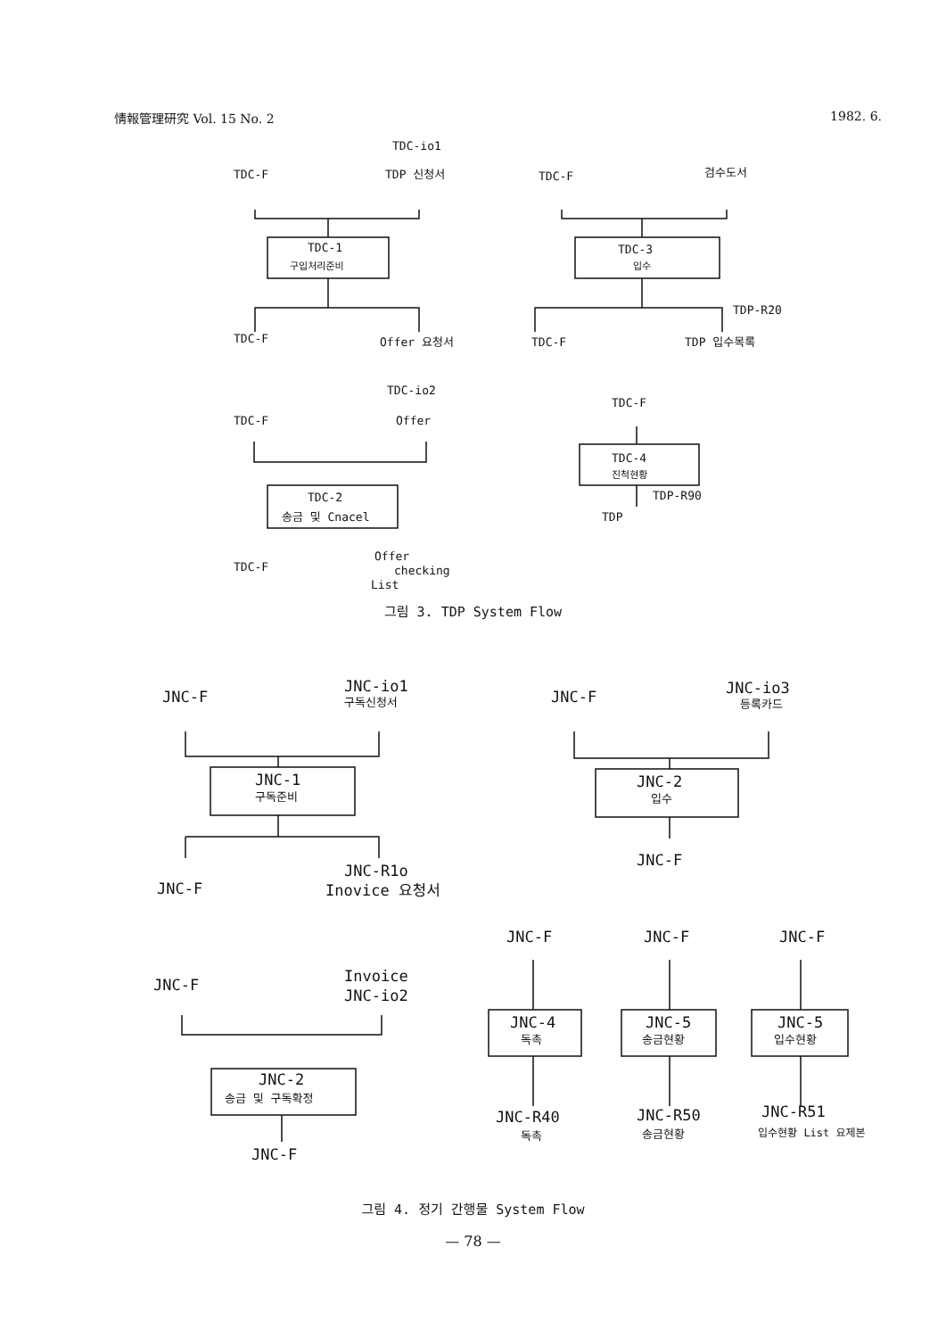情報管理研究 Vol. 15 No. 2 1982. 6.
TDC-io1
TDC-F
TDP 신청서
TDC-F
검수도서
TDC-1
구입처리준비
TDC-3
입수
TDP-R20
TDC-F
Offer 요청서
TDC-F
TDP 입수목록
TDC-io2
TDC-F
TDC-F
Offer
TDC-4
진척현황
TDC-2
송금 및 Cnacel
TDP-R90
TDP
TDC-F
Offer
checking
List
그림 3. TDP System Flow
JNC-F
JNC-io1
구독신청서
JNC-F
JNC-io3
등록카드
JNC-1
구독준비
JNC-2
입수
JNC-F
JNC-F
JNC-R1o
Inovice 요청서
JNC-F
JNC-F
JNC-F
JNC-F
Invoice
JNC-io2
JNC-4
독촉
JNC-5
송금현황
JNC-5
입수현황
JNC-2
송금 및 구독확정
JNC-R40
독촉
JNC-R50
송금현황
JNC-R51
입수현황 List 요제본
JNC-F
그림 4. 정기 간행물 System Flow
— 78 —